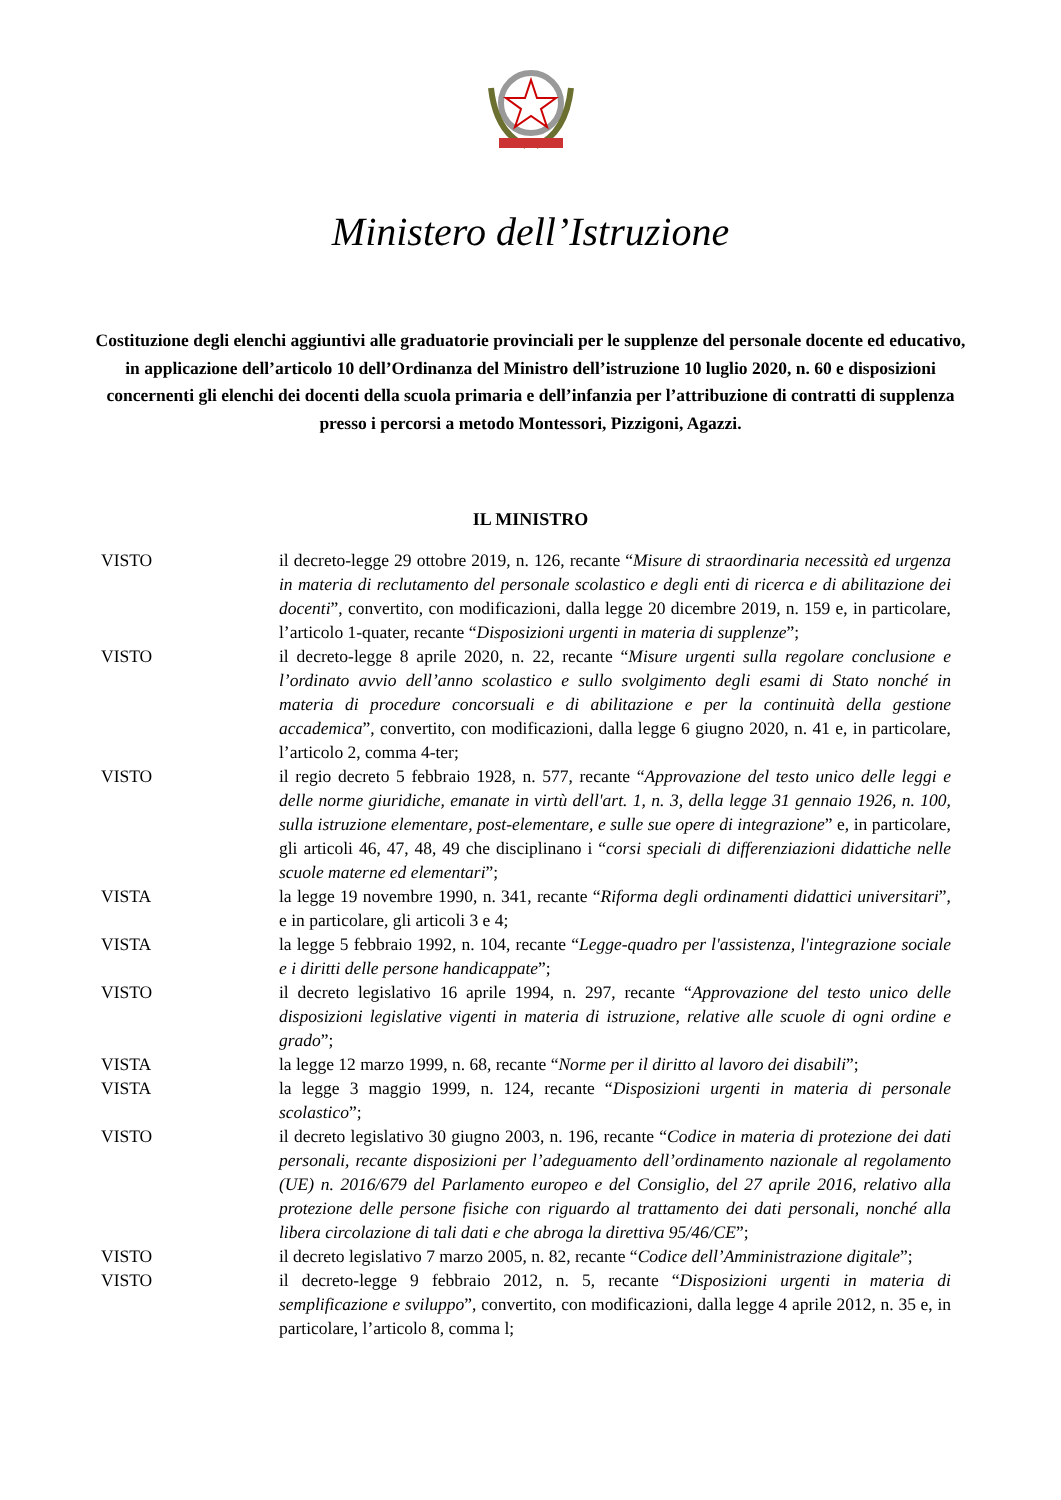Ministero dell’Istruzione
Costituzione degli elenchi aggiuntivi alle graduatorie provinciali per le supplenze del personale docente ed educativo, in applicazione dell’articolo 10 dell’Ordinanza del Ministro dell’istruzione 10 luglio 2020, n. 60 e disposizioni concernenti gli elenchi dei docenti della scuola primaria e dell’infanzia per l’attribuzione di contratti di supplenza presso i percorsi a metodo Montessori, Pizzigoni, Agazzi.
IL MINISTRO
VISTO il decreto-legge 29 ottobre 2019, n. 126, recante “Misure di straordinaria necessità ed urgenza in materia di reclutamento del personale scolastico e degli enti di ricerca e di abilitazione dei docenti”, convertito, con modificazioni, dalla legge 20 dicembre 2019, n. 159 e, in particolare, l’articolo 1-quater, recante “Disposizioni urgenti in materia di supplenze”;
VISTO il decreto-legge 8 aprile 2020, n. 22, recante “Misure urgenti sulla regolare conclusione e l’ordinato avvio dell’anno scolastico e sullo svolgimento degli esami di Stato nonché in materia di procedure concorsuali e di abilitazione e per la continuità della gestione accademica”, convertito, con modificazioni, dalla legge 6 giugno 2020, n. 41 e, in particolare, l’articolo 2, comma 4-ter;
VISTO il regio decreto 5 febbraio 1928, n. 577, recante “Approvazione del testo unico delle leggi e delle norme giuridiche, emanate in virtù dell'art. 1, n. 3, della legge 31 gennaio 1926, n. 100, sulla istruzione elementare, post-elementare, e sulle sue opere di integrazione” e, in particolare, gli articoli 46, 47, 48, 49 che disciplinano i “corsi speciali di differenziazioni didattiche nelle scuole materne ed elementari”;
VISTA la legge 19 novembre 1990, n. 341, recante “Riforma degli ordinamenti didattici universitari”, e in particolare, gli articoli 3 e 4;
VISTA la legge 5 febbraio 1992, n. 104, recante “Legge-quadro per l'assistenza, l'integrazione sociale e i diritti delle persone handicappate”;
VISTO il decreto legislativo 16 aprile 1994, n. 297, recante “Approvazione del testo unico delle disposizioni legislative vigenti in materia di istruzione, relative alle scuole di ogni ordine e grado”;
VISTA la legge 12 marzo 1999, n. 68, recante “Norme per il diritto al lavoro dei disabili”;
VISTA la legge 3 maggio 1999, n. 124, recante “Disposizioni urgenti in materia di personale scolastico”;
VISTO il decreto legislativo 30 giugno 2003, n. 196, recante “Codice in materia di protezione dei dati personali, recante disposizioni per l’adeguamento dell’ordinamento nazionale al regolamento (UE) n. 2016/679 del Parlamento europeo e del Consiglio, del 27 aprile 2016, relativo alla protezione delle persone fisiche con riguardo al trattamento dei dati personali, nonché alla libera circolazione di tali dati e che abroga la direttiva 95/46/CE”;
VISTO il decreto legislativo 7 marzo 2005, n. 82, recante “Codice dell’Amministrazione digitale”;
VISTO il decreto-legge 9 febbraio 2012, n. 5, recante “Disposizioni urgenti in materia di semplificazione e sviluppo”, convertito, con modificazioni, dalla legge 4 aprile 2012, n. 35 e, in particolare, l’articolo 8, comma l;